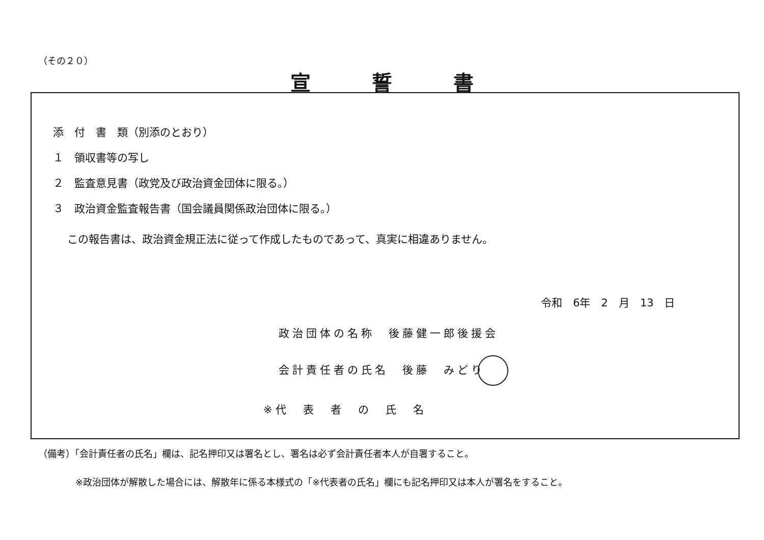（その２０）
宣誓書
添　付　書　類（別添のとおり）
１　領収書等の写し
２　監査意見書（政党及び政治資金団体に限る。）
３　政治資金監査報告書（国会議員関係政治団体に限る。）
この報告書は、政治資金規正法に従って作成したものであって、真実に相違ありません。
令和　6年　2　月　13　日
政治団体の名称　後藤健一郎後援会
会計責任者の氏名　後藤　みどり
※代　表　者　の　氏　名
（備考）「会計責任者の氏名」欄は、記名押印又は署名とし、署名は必ず会計責任者本人が自署すること。
※政治団体が解散した場合には、解散年に係る本様式の「※代表者の氏名」欄にも記名押印又は本人が署名をすること。